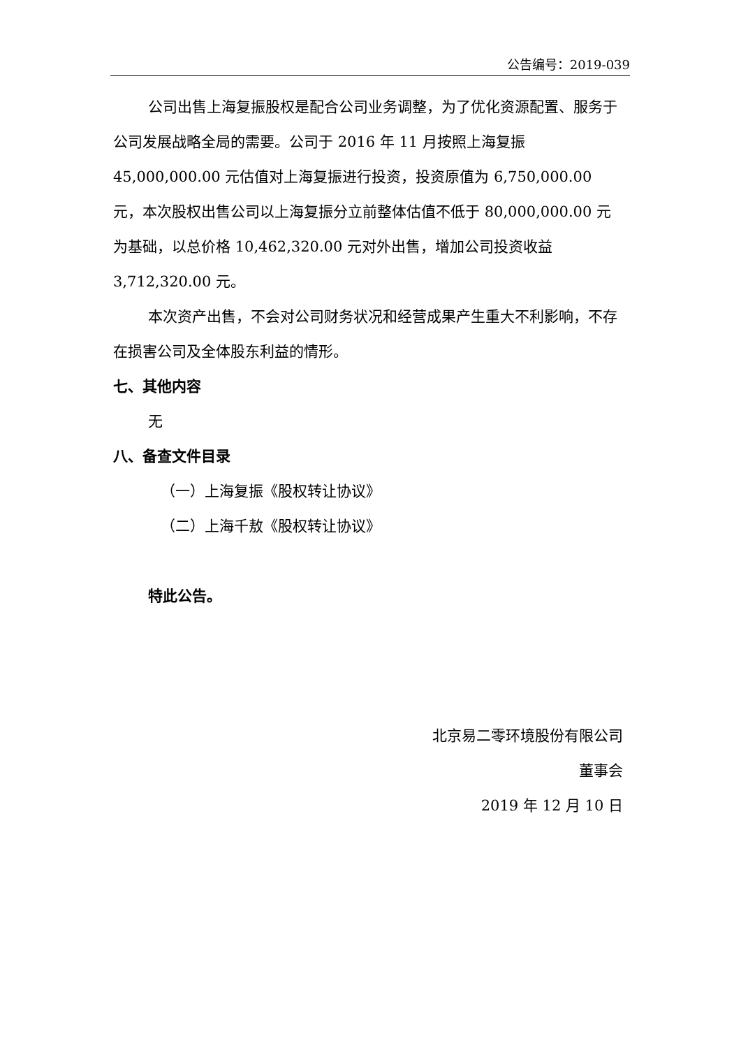公告编号：2019-039
公司出售上海复振股权是配合公司业务调整，为了优化资源配置、服务于公司发展战略全局的需要。公司于 2016 年 11 月按照上海复振 45,000,000.00 元估值对上海复振进行投资，投资原值为 6,750,000.00 元，本次股权出售公司以上海复振分立前整体估值不低于 80,000,000.00 元为基础，以总价格 10,462,320.00 元对外出售，增加公司投资收益 3,712,320.00 元。
本次资产出售，不会对公司财务状况和经营成果产生重大不利影响，不存在损害公司及全体股东利益的情形。
七、其他内容
无
八、备查文件目录
（一）上海复振《股权转让协议》
（二）上海千敖《股权转让协议》
特此公告。
北京易二零环境股份有限公司
董事会
2019 年 12 月 10 日